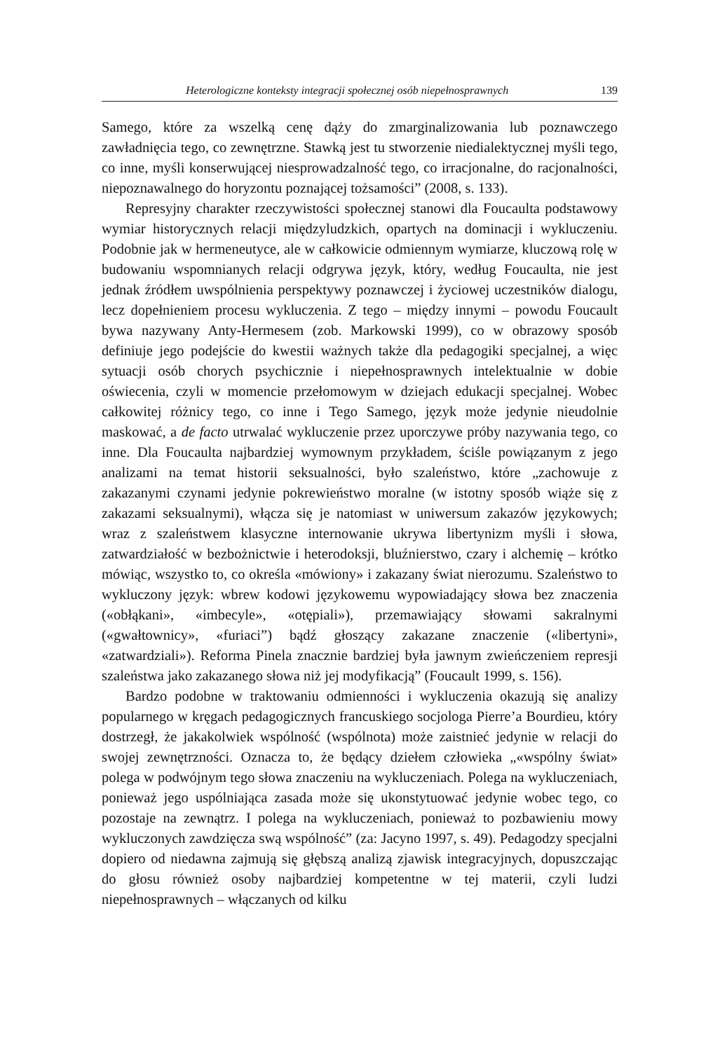Heterologiczne konteksty integracji społecznej osób niepełnosprawnych 139
Samego, które za wszelką cenę dąży do zmarginalizowania lub poznawczego zawładnięcia tego, co zewnętrzne. Stawką jest tu stworzenie niedialektycznej myśli tego, co inne, myśli konserwującej niesprowadzalność tego, co irracjonalne, do racjonalności, niepoznawalnego do horyzontu poznającej tożsamości” (2008, s. 133).
Represyjny charakter rzeczywistości społecznej stanowi dla Foucaulta podstawowy wymiar historycznych relacji międzyludzkich, opartych na dominacji i wykluczeniu. Podobnie jak w hermeneutyce, ale w całkowicie odmiennym wymiarze, kluczową rolę w budowaniu wspomnianych relacji odgrywa język, który, według Foucaulta, nie jest jednak źródłem uwspólnienia perspektywy poznawczej i życiowej uczestników dialogu, lecz dopełnieniem procesu wykluczenia. Z tego – między innymi – powodu Foucault bywa nazywany Anty-Hermesem (zob. Markowski 1999), co w obrazowy sposób definiuje jego podejście do kwestii ważnych także dla pedagogiki specjalnej, a więc sytuacji osób chorych psychicznie i niepełnosprawnych intelektualnie w dobie oświecenia, czyli w momencie przełomowym w dziejach edukacji specjalnej. Wobec całkowitej różnicy tego, co inne i Tego Samego, język może jedynie nieudolnie maskować, a de facto utrwalać wykluczenie przez uporczywe próby nazywania tego, co inne. Dla Foucaulta najbardziej wymownym przykładem, ściśle powiązanym z jego analizami na temat historii seksualności, było szaleństwo, które „zachowuje z zakazanymi czynami jedynie pokrewieństwo moralne (w istotny sposób wiąże się z zakazami seksualnymi), włącza się je natomiast w uniwersum zakazów językowych; wraz z szaleństwem klasyczne internowanie ukrywa libertynizm myśli i słowa, zatwardziałość w bezbożnictwie i heterodoksji, bluźnierstwo, czary i alchemię – krótko mówiąc, wszystko to, co określa «mówiony» i zakazany świat nierozumu. Szaleństwo to wykluczony język: wbrew kodowi językowemu wypowiadający słowa bez znaczenia («obłąkani», «imbecyle», «otępiali»), przemawiający słowami sakralnymi («gwałtownicy», «furiaci”) bądź głoszący zakazane znaczenie («libertyni», «zatwardziali»). Reforma Pinela znacznie bardziej była jawnym zwieńczeniem represji szaleństwa jako zakazanego słowa niż jej modyfikacją” (Foucault 1999, s. 156).
Bardzo podobne w traktowaniu odmienności i wykluczenia okazują się analizy popularnego w kręgach pedagogicznych francuskiego socjologa Pierre’a Bourdieu, który dostrzegł, że jakakolwiek wspólność (wspólnota) może zaistnieć jedynie w relacji do swojej zewnętrzności. Oznacza to, że będący dziełem człowieka „«wspólny świat» polega w podwójnym tego słowa znaczeniu na wykluczeniach. Polega na wykluczeniach, ponieważ jego uspólniająca zasada może się ukonstytuować jedynie wobec tego, co pozostaje na zewnątrz. I polega na wykluczeniach, ponieważ to pozbawieniu mowy wykluczonych zawdzięcza swą wspólność” (za: Jacyno 1997, s. 49). Pedagodzy specjalni dopiero od niedawna zajmują się głębszą analizą zjawisk integracyjnych, dopuszczając do głosu również osoby najbardziej kompetentne w tej materii, czyli ludzi niepełnosprawnych – włączanych od kilku